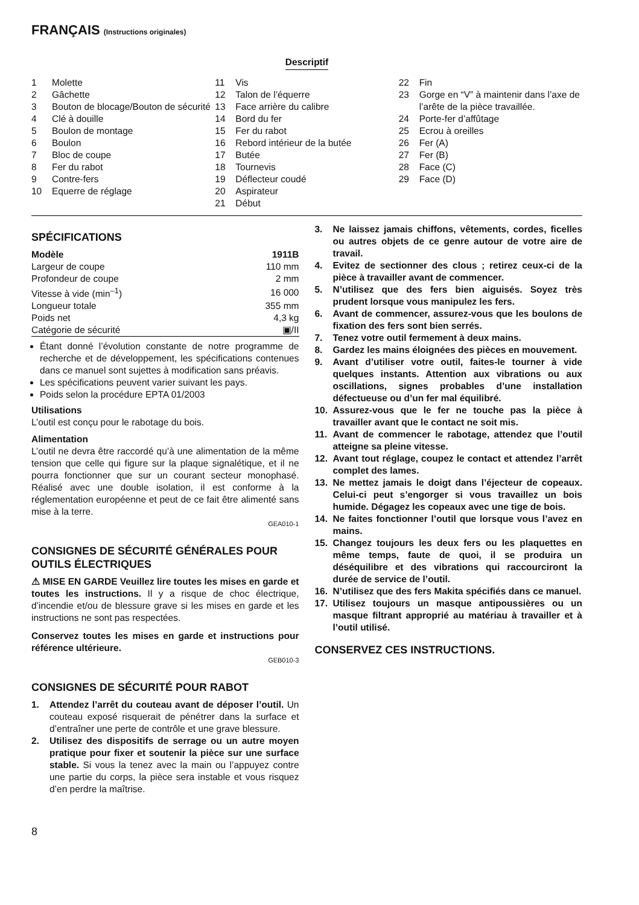FRANÇAIS (Instructions originales)
Descriptif
1 Molette
2 Gâchette
3 Bouton de blocage/Bouton de sécurité
4 Clé à douille
5 Boulon de montage
6 Boulon
7 Bloc de coupe
8 Fer du rabot
9 Contre-fers
10 Equerre de réglage
11 Vis
12 Talon de l’équerre
13 Face arrière du calibre
14 Bord du fer
15 Fer du rabot
16 Rebord intérieur de la butée
17 Butée
18 Tournevis
19 Déflecteur coudé
20 Aspirateur
21 Début
22 Fin
23 Gorge en “V” à maintenir dans l’axe de l’arête de la pièce travaillée.
24 Porte-fer d’affûtage
25 Ecrou à oreilles
26 Fer (A)
27 Fer (B)
28 Face (C)
29 Face (D)
SPÉCIFICATIONS
| Modèle | 1911B |
| --- | --- |
| Largeur de coupe | 110 mm |
| Profondeur de coupe | 2 mm |
| Vitesse à vide (min<sup>–1</sup>) | 16 000 |
| Longueur totale | 355 mm |
| Poids net | 4,3 kg |
| Catégorie de sécurité | ▣/II |
Étant donné l’évolution constante de notre programme de recherche et de développement, les spécifications contenues dans ce manuel sont sujettes à modification sans préavis.
Les spécifications peuvent varier suivant les pays.
Poids selon la procédure EPTA 01/2003
Utilisations
L’outil est conçu pour le rabotage du bois.
Alimentation
L’outil ne devra être raccordé qu’à une alimentation de la même tension que celle qui figure sur la plaque signalétique, et il ne pourra fonctionner que sur un courant secteur monophasé. Réalisé avec une double isolation, il est conforme à la réglementation européenne et peut de ce fait être alimenté sans mise à la terre.
GEA010-1
CONSIGNES DE SÉCURITÉ GÉNÉRALES POUR OUTILS ÉLECTRIQUES
⚠ MISE EN GARDE Veuillez lire toutes les mises en garde et toutes les instructions. Il y a risque de choc électrique, d’incendie et/ou de blessure grave si les mises en garde et les instructions ne sont pas respectées.
Conservez toutes les mises en garde et instructions pour référence ultérieure.
GEB010-3
CONSIGNES DE SÉCURITÉ POUR RABOT
1. Attendez l’arrêt du couteau avant de déposer l’outil. Un couteau exposé risquerait de pénétrer dans la surface et d’entraîner une perte de contrôle et une grave blessure.
2. Utilisez des dispositifs de serrage ou un autre moyen pratique pour fixer et soutenir la pièce sur une surface stable. Si vous la tenez avec la main ou l’appuyez contre une partie du corps, la pièce sera instable et vous risquez d’en perdre la maîtrise.
3. Ne laissez jamais chiffons, vêtements, cordes, ficelles ou autres objets de ce genre autour de votre aire de travail.
4. Evitez de sectionner des clous ; retirez ceux-ci de la pièce à travailler avant de commencer.
5. N’utilisez que des fers bien aiguisés. Soyez très prudent lorsque vous manipulez les fers.
6. Avant de commencer, assurez-vous que les boulons de fixation des fers sont bien serrés.
7. Tenez votre outil fermement à deux mains.
8. Gardez les mains éloignées des pièces en mouvement.
9. Avant d’utiliser votre outil, faites-le tourner à vide quelques instants. Attention aux vibrations ou aux oscillations, signes probables d’une installation défectueuse ou d’un fer mal équilibré.
10. Assurez-vous que le fer ne touche pas la pièce à travailler avant que le contact ne soit mis.
11. Avant de commencer le rabotage, attendez que l’outil atteigne sa pleine vitesse.
12. Avant tout réglage, coupez le contact et attendez l’arrêt complet des lames.
13. Ne mettez jamais le doigt dans l’éjecteur de copeaux. Celui-ci peut s’engorger si vous travaillez un bois humide. Dégagez les copeaux avec une tige de bois.
14. Ne faites fonctionner l’outil que lorsque vous l’avez en mains.
15. Changez toujours les deux fers ou les plaquettes en même temps, faute de quoi, il se produira un déséquilibre et des vibrations qui raccourciront la durée de service de l’outil.
16. N’utilisez que des fers Makita spécifiés dans ce manuel.
17. Utilisez toujours un masque antipoussières ou un masque filtrant approprié au matériau à travailler et à l’outil utilisé.
CONSERVEZ CES INSTRUCTIONS.
8